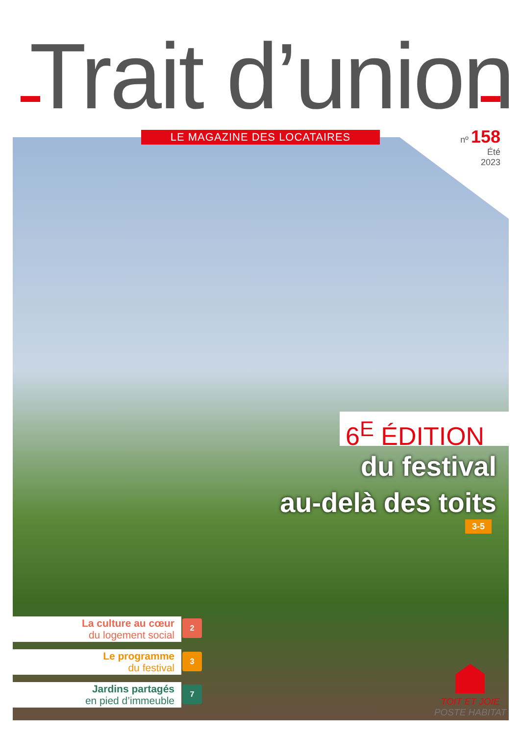Trait d’union LE MAGAZINE DES LOCATAIRES
nº 158
Été
2023
6<sup>E</sup> ÉDITION
du festival
au-delà des toits
3-5
La culture au cœur
du logement social
2
Le programme
du festival
3
Jardins partagés
en pied d’immeuble
7
TOIT ET JOIE
POSTE HABITAT